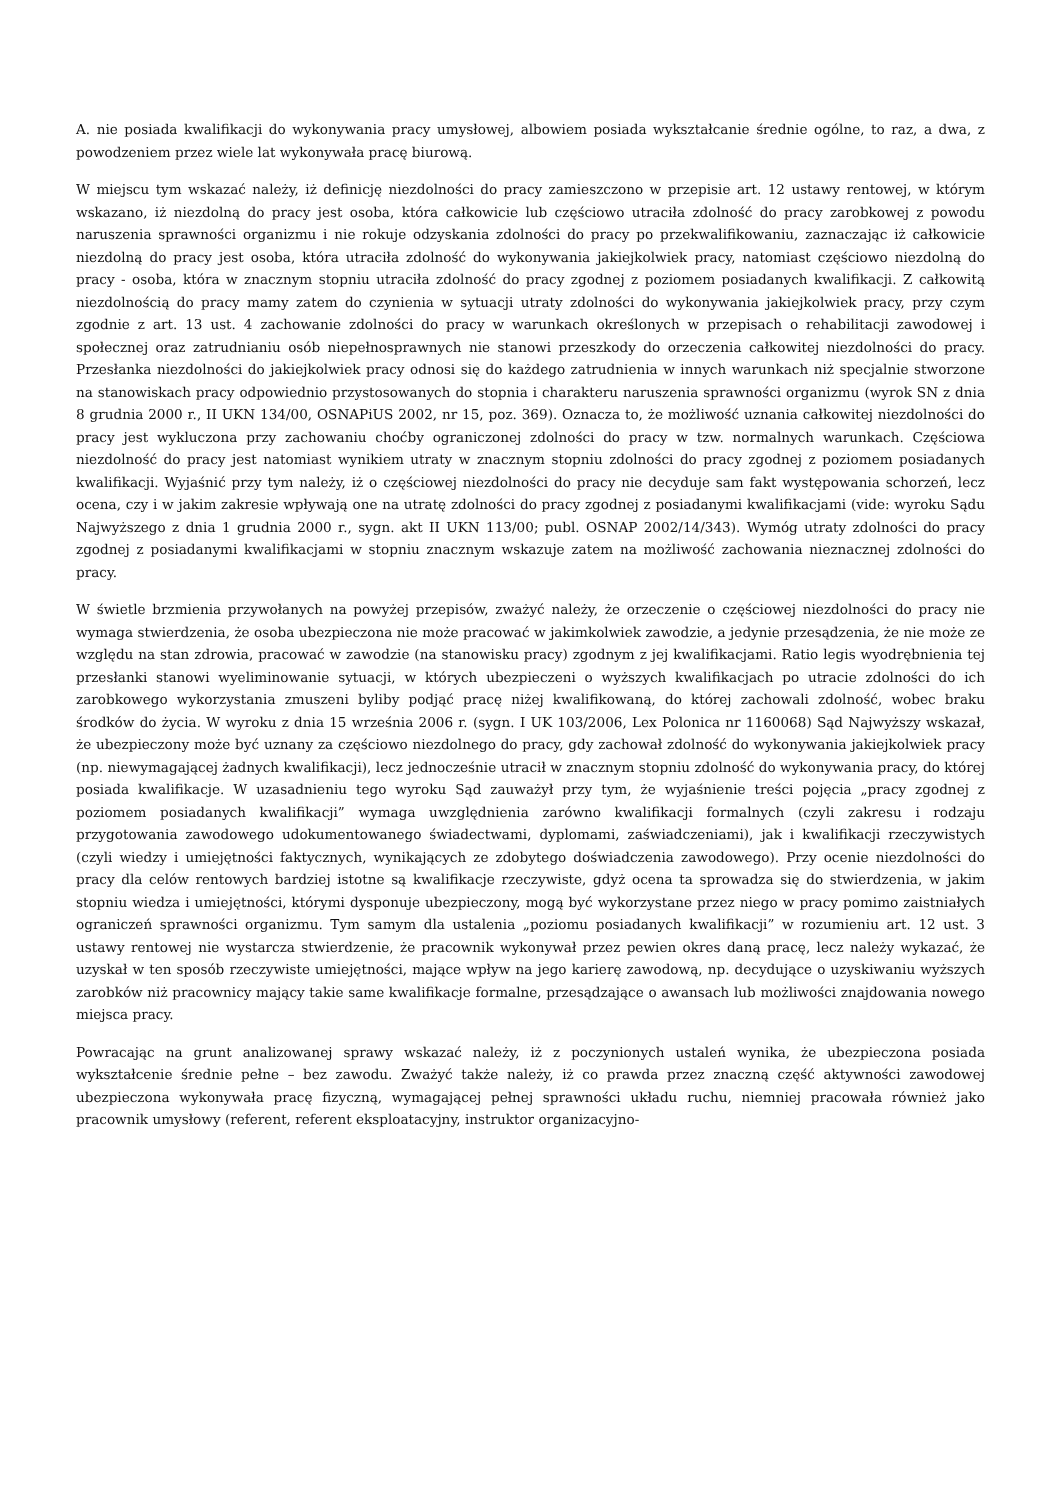A. nie posiada kwalifikacji do wykonywania pracy umysłowej, albowiem posiada wykształcanie średnie ogólne, to raz, a dwa, z powodzeniem przez wiele lat wykonywała pracę biurową.
W miejscu tym wskazać należy, iż definicję niezdolności do pracy zamieszczono w przepisie art. 12 ustawy rentowej, w którym wskazano, iż niezdolną do pracy jest osoba, która całkowicie lub częściowo utraciła zdolność do pracy zarobkowej z powodu naruszenia sprawności organizmu i nie rokuje odzyskania zdolności do pracy po przekwalifikowaniu, zaznaczając iż całkowicie niezdolną do pracy jest osoba, która utraciła zdolność do wykonywania jakiejkolwiek pracy, natomiast częściowo niezdolną do pracy - osoba, która w znacznym stopniu utraciła zdolność do pracy zgodnej z poziomem posiadanych kwalifikacji. Z całkowitą niezdolnością do pracy mamy zatem do czynienia w sytuacji utraty zdolności do wykonywania jakiejkolwiek pracy, przy czym zgodnie z art. 13 ust. 4 zachowanie zdolności do pracy w warunkach określonych w przepisach o rehabilitacji zawodowej i społecznej oraz zatrudnianiu osób niepełnosprawnych nie stanowi przeszkody do orzeczenia całkowitej niezdolności do pracy. Przesłanka niezdolności do jakiejkolwiek pracy odnosi się do każdego zatrudnienia w innych warunkach niż specjalnie stworzone na stanowiskach pracy odpowiednio przystosowanych do stopnia i charakteru naruszenia sprawności organizmu (wyrok SN z dnia 8 grudnia 2000 r., II UKN 134/00, OSNAPiUS 2002, nr 15, poz. 369). Oznacza to, że możliwość uznania całkowitej niezdolności do pracy jest wykluczona przy zachowaniu choćby ograniczonej zdolności do pracy w tzw. normalnych warunkach. Częściowa niezdolność do pracy jest natomiast wynikiem utraty w znacznym stopniu zdolności do pracy zgodnej z poziomem posiadanych kwalifikacji. Wyjaśnić przy tym należy, iż o częściowej niezdolności do pracy nie decyduje sam fakt występowania schorzeń, lecz ocena, czy i w jakim zakresie wpływają one na utratę zdolności do pracy zgodnej z posiadanymi kwalifikacjami (vide: wyroku Sądu Najwyższego z dnia 1 grudnia 2000 r., sygn. akt II UKN 113/00; publ. OSNAP 2002/14/343). Wymóg utraty zdolności do pracy zgodnej z posiadanymi kwalifikacjami w stopniu znacznym wskazuje zatem na możliwość zachowania nieznacznej zdolności do pracy.
W świetle brzmienia przywołanych na powyżej przepisów, zważyć należy, że orzeczenie o częściowej niezdolności do pracy nie wymaga stwierdzenia, że osoba ubezpieczona nie może pracować w jakimkolwiek zawodzie, a jedynie przesądzenia, że nie może ze względu na stan zdrowia, pracować w zawodzie (na stanowisku pracy) zgodnym z jej kwalifikacjami. Ratio legis wyodrębnienia tej przesłanki stanowi wyeliminowanie sytuacji, w których ubezpieczeni o wyższych kwalifikacjach po utracie zdolności do ich zarobkowego wykorzystania zmuszeni byliby podjąć pracę niżej kwalifikowaną, do której zachowali zdolność, wobec braku środków do życia. W wyroku z dnia 15 września 2006 r. (sygn. I UK 103/2006, Lex Polonica nr 1160068) Sąd Najwyższy wskazał, że ubezpieczony może być uznany za częściowo niezdolnego do pracy, gdy zachował zdolność do wykonywania jakiejkolwiek pracy (np. niewymagającej żadnych kwalifikacji), lecz jednocześnie utracił w znacznym stopniu zdolność do wykonywania pracy, do której posiada kwalifikacje. W uzasadnieniu tego wyroku Sąd zauważył przy tym, że wyjaśnienie treści pojęcia „pracy zgodnej z poziomem posiadanych kwalifikacji” wymaga uwzględnienia zarówno kwalifikacji formalnych (czyli zakresu i rodzaju przygotowania zawodowego udokumentowanego świadectwami, dyplomami, zaświadczeniami), jak i kwalifikacji rzeczywistych (czyli wiedzy i umiejętności faktycznych, wynikających ze zdobytego doświadczenia zawodowego). Przy ocenie niezdolności do pracy dla celów rentowych bardziej istotne są kwalifikacje rzeczywiste, gdyż ocena ta sprowadza się do stwierdzenia, w jakim stopniu wiedza i umiejętności, którymi dysponuje ubezpieczony, mogą być wykorzystane przez niego w pracy pomimo zaistniałych ograniczeń sprawności organizmu. Tym samym dla ustalenia „poziomu posiadanych kwalifikacji” w rozumieniu art. 12 ust. 3 ustawy rentowej nie wystarcza stwierdzenie, że pracownik wykonywał przez pewien okres daną pracę, lecz należy wykazać, że uzyskał w ten sposób rzeczywiste umiejętności, mające wpływ na jego karierę zawodową, np. decydujące o uzyskiwaniu wyższych zarobków niż pracownicy mający takie same kwalifikacje formalne, przesądzające o awansach lub możliwości znajdowania nowego miejsca pracy.
Powracając na grunt analizowanej sprawy wskazać należy, iż z poczynionych ustaleń wynika, że ubezpieczona posiada wykształcenie średnie pełne – bez zawodu. Zważyć także należy, iż co prawda przez znaczną część aktywności zawodowej ubezpieczona wykonywała pracę fizyczną, wymagającej pełnej sprawności układu ruchu, niemniej pracowała również jako pracownik umysłowy (referent, referent eksploatacyjny, instruktor organizacyjno-